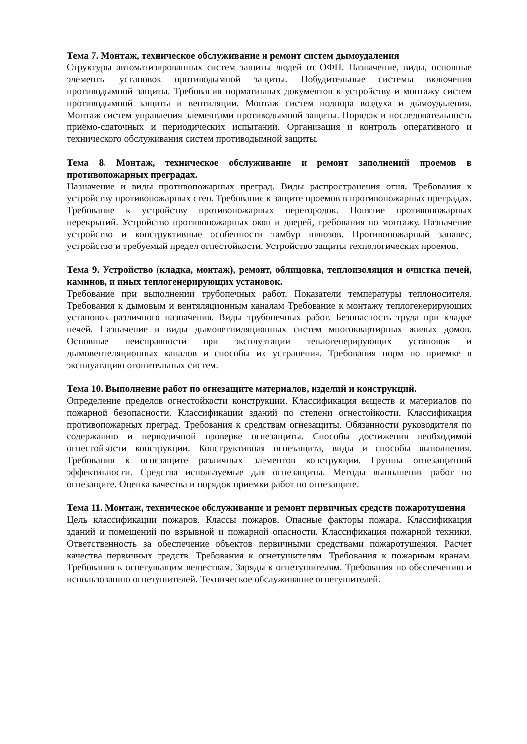Тема 7. Монтаж, техническое обслуживание и ремонт систем дымоудаления
Структуры автоматизированных систем защиты людей от ОФП. Назначение, виды, основные элементы установок противодымной защиты. Побудительные системы включения противодымной защиты. Требования нормативных документов к устройству и монтажу систем противодымной защиты и вентиляции. Монтаж систем подпора воздуха и дымоудаления. Монтаж систем управления элементами противодымной защиты. Порядок и последовательность приёмо-сдаточных и периодических испытаний. Организация и контроль оперативного и технического обслуживания систем противодымной защиты.
Тема 8. Монтаж, техническое обслуживание и ремонт заполнений проемов в противопожарных преградах.
Назначение и виды противопожарных преград. Виды распространения огня. Требования к устройству противопожарных стен. Требование к защите проемов в противопожарных преградах. Требование к устройству противопожарных перегородок. Понятие противопожарных перекрытий. Устройство противопожарных окон и дверей, требования по монтажу. Назначение устройство и конструктивные особенности тамбур шлюзов. Противопожарный занавес, устройство и требуемый предел огнестойкости. Устройство защиты технологических проемов.
Тема 9. Устройство (кладка, монтаж), ремонт, облицовка, теплоизоляция и очистка печей, каминов, и иных теплогенерирующих установок.
Требование при выполнении трубопечных работ. Показатели температуры теплоносителя. Требования к дымовым и вентяляционным каналам Требование к монтажу теплогенерирующих установок различного назначения. Виды трубопечных работ. Безопасность труда при кладке печей. Назначение и виды дымоветниляционных систем многоквартирных жилых домов. Основные неисправности при эксплуатации теплогенерирующих установок и дымовентеляционных каналов и способы их устранения. Требования норм по приемке в эксплуатацию отопительных систем.
Тема 10. Выполнение работ по огнезащите материалов, изделий и конструкций.
Определение пределов огнестойкости конструкции. Классификация веществ и материалов по пожарной безопасности. Классификации зданий по степени огнестойкости. Классификация противопожарных преград. Требования к средствам огнезащиты. Обязанности руководителя по содержанию и периодичной проверке огнезащиты. Способы достижения необходимой огнестойкости конструкции. Конструктивная огнезащита, виды и способы выполнения. Требования к огнезащите различных элементов конструкции. Группы огнезащитной эффективности. Средства используемые для огнезащиты. Методы выполнения работ по огнезащите. Оценка качества и порядок приемки работ по огнезащите.
Тема 11. Монтаж, техническое обслуживание и ремонт первичных средств пожаротушения
Цель классификации пожаров. Классы пожаров. Опасные факторы пожара. Классификация зданий и помещений по взрывной и пожарной опасности. Классификация пожарной техники. Ответственность за обеспечение объектов первичными средствами пожаротушения. Расчет качества первичных средств. Требования к огнетушителям. Требования к пожарным кранам. Требования к огнетушащим веществам. Заряды к огнетушителям. Требования по обеспечению и использованию огнетушителей. Техническое обслуживание огнетушителей.